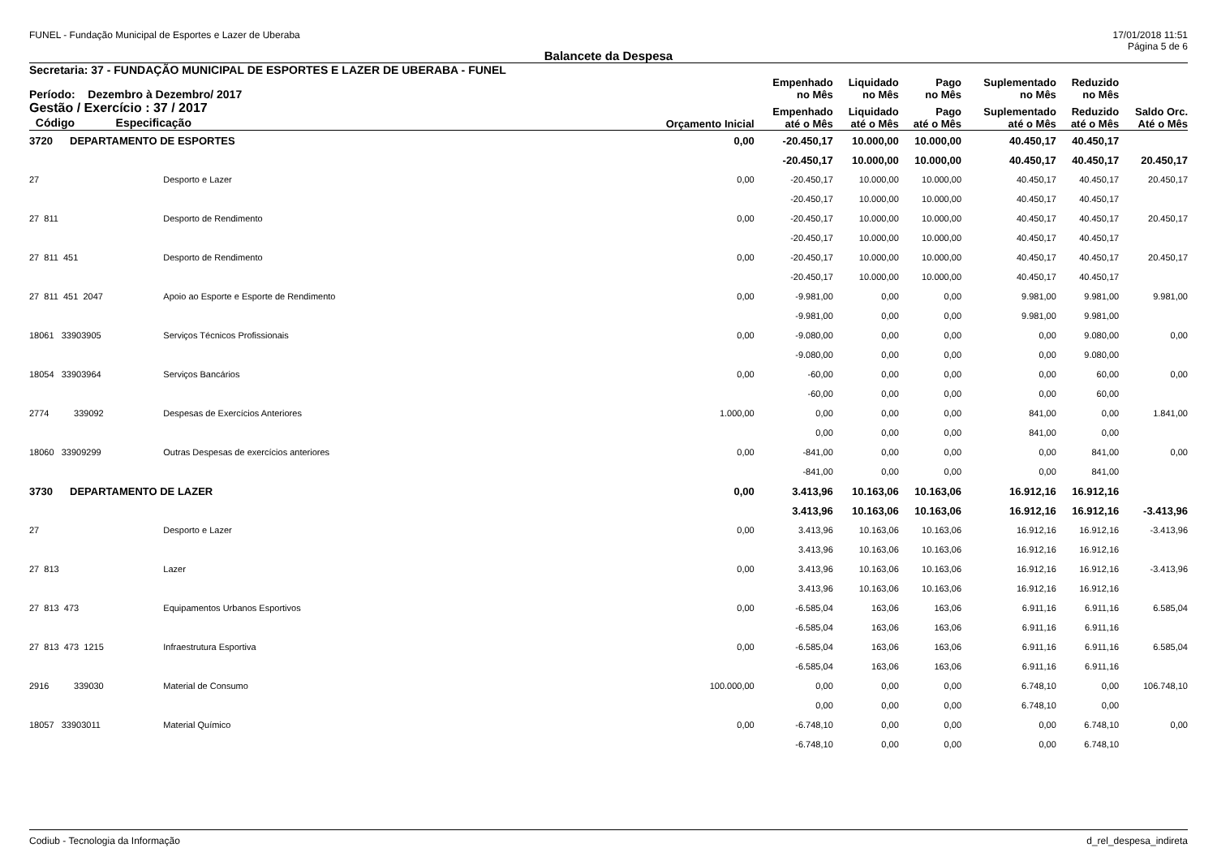FUNEL - Fundação Municipal de Esportes e Lazer de Uberaba 17/01/2018 11:51
Página 5 de 6
Balancete da Despesa
| Secretaria: 37 - FUNDAÇÃO MUNICIPAL DE ESPORTES E LAZER DE UBERABA - FUNEL | | | | | | | | | |
| --- | --- | --- | --- | --- | --- | --- | --- | --- | --- |
| Período: Dezembro à Dezembro/ 2017 | | | | Empenhado no Mês | Liquidado no Mês | Pago no Mês | Suplementado no Mês | Reduzido no Mês | |
| Gestão / Exercício : 37 / 2017 Código Especificação | | | Orçamento Inicial | Empenhado até o Mês | Liquidado até o Mês | Pago até o Mês | Suplementado até o Mês | Reduzido até o Mês | Saldo Orc. Até o Mês |
| 3720 | DEPARTAMENTO DE ESPORTES | | 0,00 | -20.450,17 | 10.000,00 | 10.000,00 | 40.450,17 | 40.450,17 | |
| | | | | -20.450,17 | 10.000,00 | 10.000,00 | 40.450,17 | 40.450,17 | 20.450,17 |
| 27 | | Desporto e Lazer | 0,00 | -20.450,17 | 10.000,00 | 10.000,00 | 40.450,17 | 40.450,17 | 20.450,17 |
| | | | | -20.450,17 | 10.000,00 | 10.000,00 | 40.450,17 | 40.450,17 | |
| 27 811 | | Desporto de Rendimento | 0,00 | -20.450,17 | 10.000,00 | 10.000,00 | 40.450,17 | 40.450,17 | 20.450,17 |
| | | | | -20.450,17 | 10.000,00 | 10.000,00 | 40.450,17 | 40.450,17 | |
| 27 811 451 | | Desporto de Rendimento | 0,00 | -20.450,17 | 10.000,00 | 10.000,00 | 40.450,17 | 40.450,17 | 20.450,17 |
| | | | | -20.450,17 | 10.000,00 | 10.000,00 | 40.450,17 | 40.450,17 | |
| 27 811 451 2047 | | Apoio ao Esporte e Esporte de Rendimento | 0,00 | -9.981,00 | 0,00 | 0,00 | 9.981,00 | 9.981,00 | 9.981,00 |
| | | | | -9.981,00 | 0,00 | 0,00 | 9.981,00 | 9.981,00 | |
| 18061 33903905 | | Serviços Técnicos Profissionais | 0,00 | -9.080,00 | 0,00 | 0,00 | 0,00 | 9.080,00 | 0,00 |
| | | | | -9.080,00 | 0,00 | 0,00 | 0,00 | 9.080,00 | |
| 18054 33903964 | | Serviços Bancários | 0,00 | -60,00 | 0,00 | 0,00 | 0,00 | 60,00 | 0,00 |
| | | | | -60,00 | 0,00 | 0,00 | 0,00 | 60,00 | |
| 2774 339092 | | Despesas de Exercícios Anteriores | 1.000,00 | 0,00 | 0,00 | 0,00 | 841,00 | 0,00 | 1.841,00 |
| | | | | 0,00 | 0,00 | 0,00 | 841,00 | 0,00 | |
| 18060 33909299 | | Outras Despesas de exercícios anteriores | 0,00 | -841,00 | 0,00 | 0,00 | 0,00 | 841,00 | 0,00 |
| | | | | -841,00 | 0,00 | 0,00 | 0,00 | 841,00 | |
| 3730 | DEPARTAMENTO DE LAZER | | 0,00 | 3.413,96 | 10.163,06 | 10.163,06 | 16.912,16 | 16.912,16 | |
| | | | | 3.413,96 | 10.163,06 | 10.163,06 | 16.912,16 | 16.912,16 | -3.413,96 |
| 27 | | Desporto e Lazer | 0,00 | 3.413,96 | 10.163,06 | 10.163,06 | 16.912,16 | 16.912,16 | -3.413,96 |
| | | | | 3.413,96 | 10.163,06 | 10.163,06 | 16.912,16 | 16.912,16 | |
| 27 813 | | Lazer | 0,00 | 3.413,96 | 10.163,06 | 10.163,06 | 16.912,16 | 16.912,16 | -3.413,96 |
| | | | | 3.413,96 | 10.163,06 | 10.163,06 | 16.912,16 | 16.912,16 | |
| 27 813 473 | | Equipamentos Urbanos Esportivos | 0,00 | -6.585,04 | 163,06 | 163,06 | 6.911,16 | 6.911,16 | 6.585,04 |
| | | | | -6.585,04 | 163,06 | 163,06 | 6.911,16 | 6.911,16 | |
| 27 813 473 1215 | | Infraestrutura Esportiva | 0,00 | -6.585,04 | 163,06 | 163,06 | 6.911,16 | 6.911,16 | 6.585,04 |
| | | | | -6.585,04 | 163,06 | 163,06 | 6.911,16 | 6.911,16 | |
| 2916 339030 | | Material de Consumo | 100.000,00 | 0,00 | 0,00 | 0,00 | 6.748,10 | 0,00 | 106.748,10 |
| | | | | 0,00 | 0,00 | 0,00 | 6.748,10 | 0,00 | |
| 18057 33903011 | | Material Químico | 0,00 | -6.748,10 | 0,00 | 0,00 | 0,00 | 6.748,10 | 0,00 |
| | | | | -6.748,10 | 0,00 | 0,00 | 0,00 | 6.748,10 | |
Codiub - Tecnologia da Informação d_rel_despesa_indireta